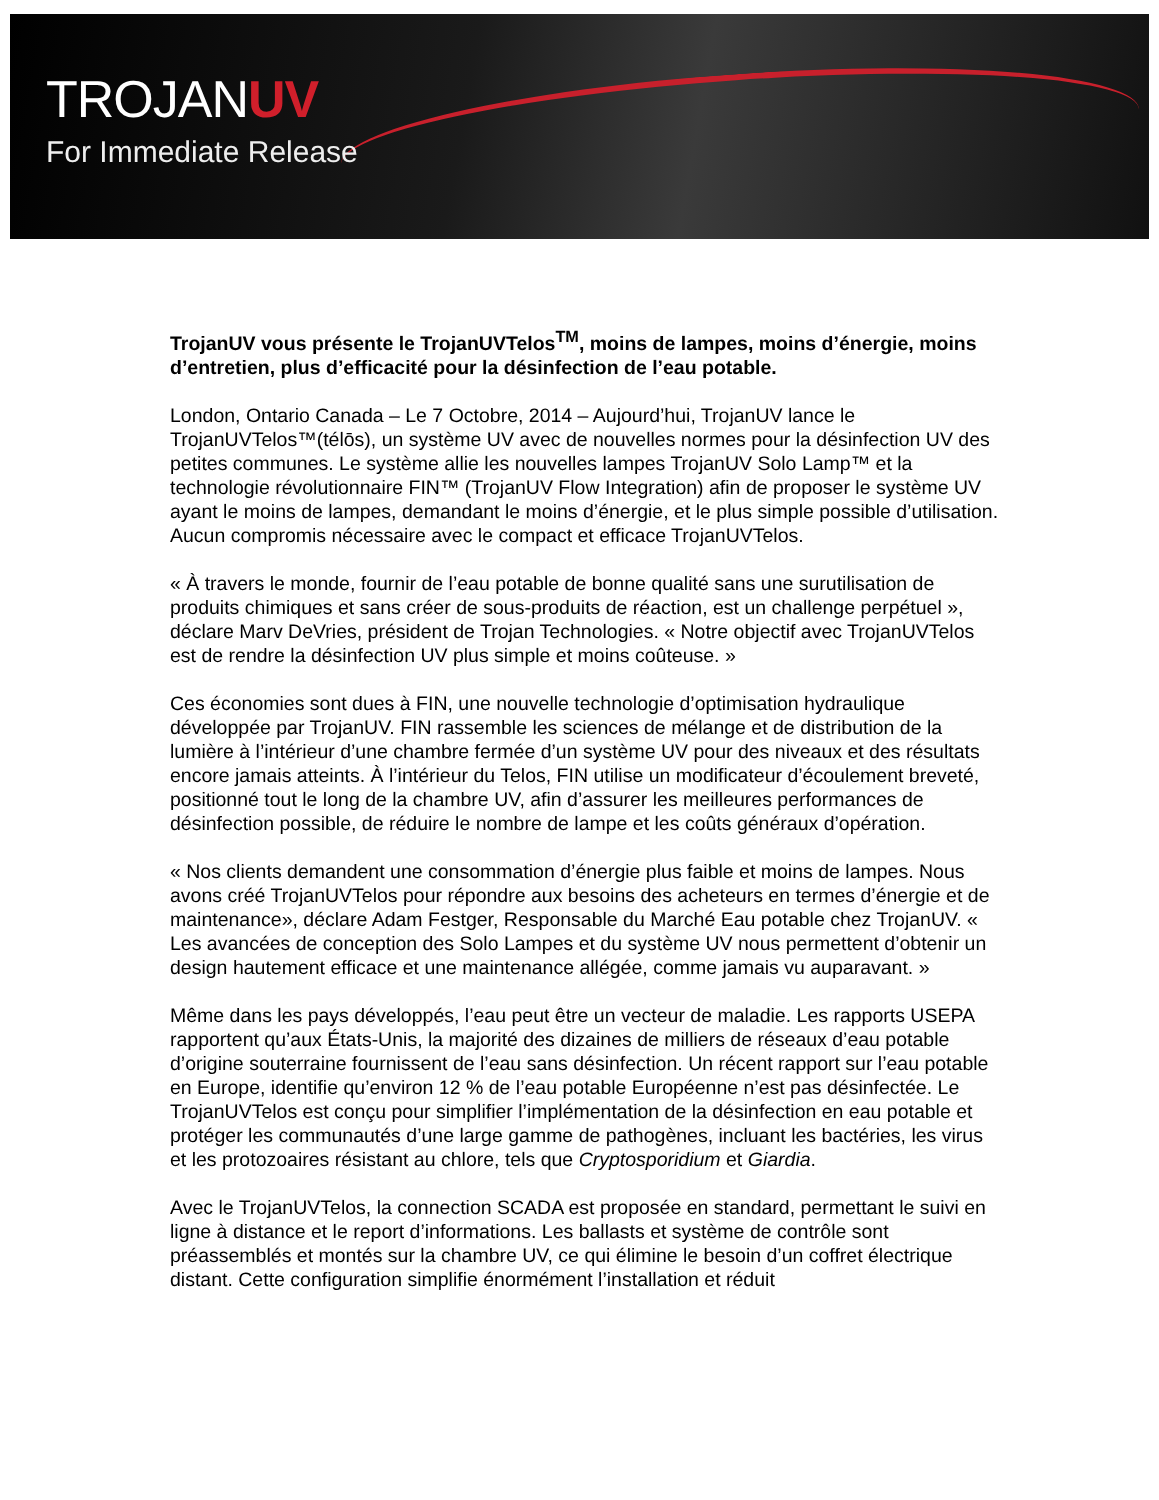TROJANUV
For Immediate Release
TrojanUV vous présente le TrojanUVTelos<sup>TM</sup>, moins de lampes, moins d’énergie, moins d’entretien, plus d’efficacité pour la désinfection de l’eau potable.
London, Ontario Canada – Le 7 Octobre, 2014 – Aujourd’hui, TrojanUV lance le TrojanUVTelos™(télōs), un système UV avec de nouvelles normes pour la désinfection UV des petites communes. Le système allie les nouvelles lampes TrojanUV Solo Lamp™ et la technologie révolutionnaire FIN™ (TrojanUV Flow Integration) afin de proposer le système UV ayant le moins de lampes, demandant le moins d’énergie, et le plus simple possible d’utilisation. Aucun compromis nécessaire avec le compact et efficace TrojanUVTelos.
« À travers le monde, fournir de l’eau potable de bonne qualité sans une surutilisation de produits chimiques et sans créer de sous-produits de réaction, est un challenge perpétuel », déclare Marv DeVries, président de Trojan Technologies. « Notre objectif avec TrojanUVTelos est de rendre la désinfection UV plus simple et moins coûteuse. »
Ces économies sont dues à FIN, une nouvelle technologie d’optimisation hydraulique développée par TrojanUV. FIN rassemble les sciences de mélange et de distribution de la lumière à l’intérieur d’une chambre fermée d’un système UV pour des niveaux et des résultats encore jamais atteints. À l’intérieur du Telos, FIN utilise un modificateur d’écoulement breveté, positionné tout le long de la chambre UV, afin d’assurer les meilleures performances de désinfection possible, de réduire le nombre de lampe et les coûts généraux d’opération.
« Nos clients demandent une consommation d’énergie plus faible et moins de lampes. Nous avons créé TrojanUVTelos pour répondre aux besoins des acheteurs en termes d’énergie et de maintenance», déclare Adam Festger, Responsable du Marché Eau potable chez TrojanUV. « Les avancées de conception des Solo Lampes et du système UV nous permettent d’obtenir un design hautement efficace et une maintenance allégée, comme jamais vu auparavant. »
Même dans les pays développés, l’eau peut être un vecteur de maladie. Les rapports USEPA rapportent qu’aux États-Unis, la majorité des dizaines de milliers de réseaux d’eau potable d’origine souterraine fournissent de l’eau sans désinfection. Un récent rapport sur l’eau potable en Europe, identifie qu’environ 12 % de l’eau potable Européenne n’est pas désinfectée. Le TrojanUVTelos est conçu pour simplifier l’implémentation de la désinfection en eau potable et protéger les communautés d’une large gamme de pathogènes, incluant les bactéries, les virus et les protozoaires résistant au chlore, tels que Cryptosporidium et Giardia.
Avec le TrojanUVTelos, la connection SCADA est proposée en standard, permettant le suivi en ligne à distance et le report d’informations. Les ballasts et système de contrôle sont préassemblés et montés sur la chambre UV, ce qui élimine le besoin d’un coffret électrique distant. Cette configuration simplifie énormément l’installation et réduit